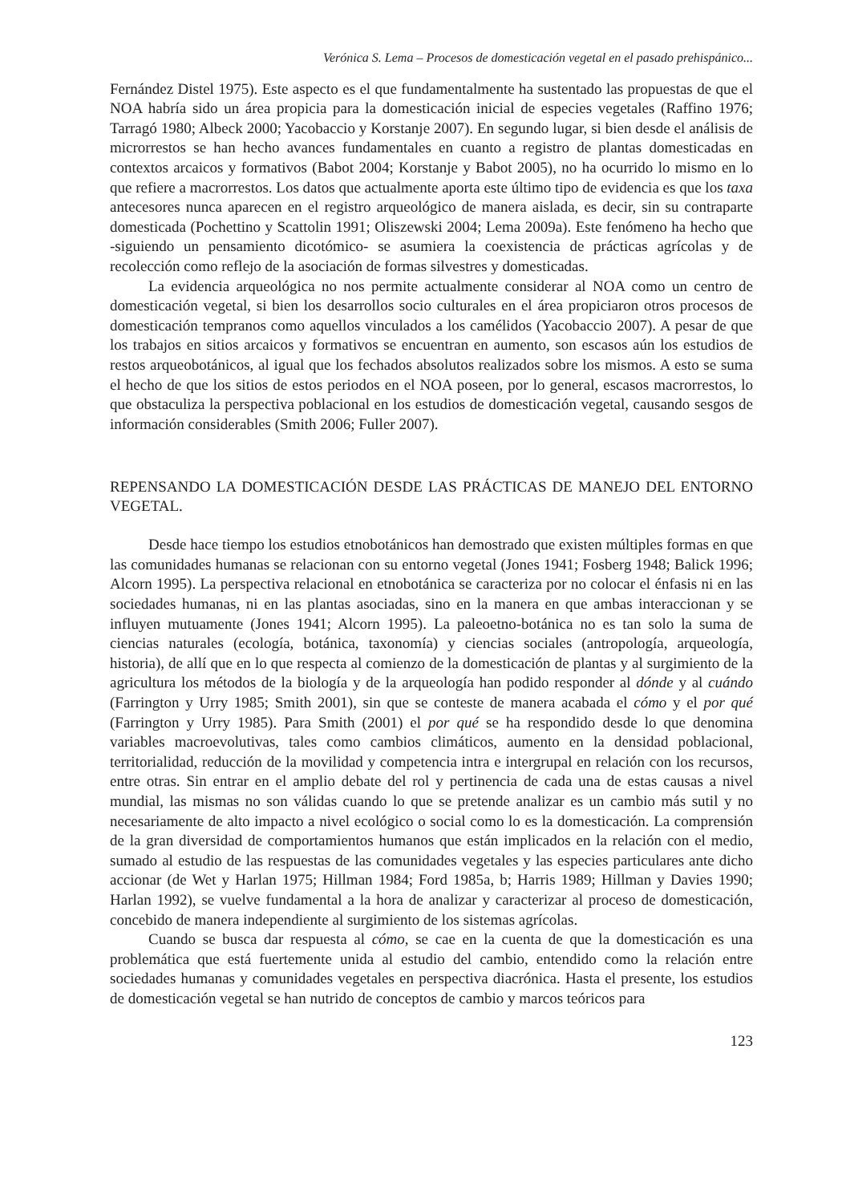Verónica S. Lema – Procesos de domesticación vegetal en el pasado prehispánico...
Fernández Distel 1975). Este aspecto es el que fundamentalmente ha sustentado las propuestas de que el NOA habría sido un área propicia para la domesticación inicial de especies vegetales (Raffino 1976; Tarragó 1980; Albeck 2000; Yacobaccio y Korstanje 2007). En segundo lugar, si bien desde el análisis de microrrestos se han hecho avances fundamentales en cuanto a registro de plantas domesticadas en contextos arcaicos y formativos (Babot 2004; Korstanje y Babot 2005), no ha ocurrido lo mismo en lo que refiere a macrorrestos. Los datos que actualmente aporta este último tipo de evidencia es que los taxa antecesores nunca aparecen en el registro arqueológico de manera aislada, es decir, sin su contraparte domesticada (Pochettino y Scattolin 1991; Oliszewski 2004; Lema 2009a). Este fenómeno ha hecho que -siguiendo un pensamiento dicotómico- se asumiera la coexistencia de prácticas agrícolas y de recolección como reflejo de la asociación de formas silvestres y domesticadas.
La evidencia arqueológica no nos permite actualmente considerar al NOA como un centro de domesticación vegetal, si bien los desarrollos socio culturales en el área propiciaron otros procesos de domesticación tempranos como aquellos vinculados a los camélidos (Yacobaccio 2007). A pesar de que los trabajos en sitios arcaicos y formativos se encuentran en aumento, son escasos aún los estudios de restos arqueobotánicos, al igual que los fechados absolutos realizados sobre los mismos. A esto se suma el hecho de que los sitios de estos periodos en el NOA poseen, por lo general, escasos macrorrestos, lo que obstaculiza la perspectiva poblacional en los estudios de domesticación vegetal, causando sesgos de información considerables (Smith 2006; Fuller 2007).
REPENSANDO LA DOMESTICACIÓN DESDE LAS PRÁCTICAS DE MANEJO DEL ENTORNO VEGETAL.
Desde hace tiempo los estudios etnobotánicos han demostrado que existen múltiples formas en que las comunidades humanas se relacionan con su entorno vegetal (Jones 1941; Fosberg 1948; Balick 1996; Alcorn 1995). La perspectiva relacional en etnobotánica se caracteriza por no colocar el énfasis ni en las sociedades humanas, ni en las plantas asociadas, sino en la manera en que ambas interaccionan y se influyen mutuamente (Jones 1941; Alcorn 1995). La paleoetno-botánica no es tan solo la suma de ciencias naturales (ecología, botánica, taxonomía) y ciencias sociales (antropología, arqueología, historia), de allí que en lo que respecta al comienzo de la domesticación de plantas y al surgimiento de la agricultura los métodos de la biología y de la arqueología han podido responder al dónde y al cuándo (Farrington y Urry 1985; Smith 2001), sin que se conteste de manera acabada el cómo y el por qué (Farrington y Urry 1985). Para Smith (2001) el por qué se ha respondido desde lo que denomina variables macroevolutivas, tales como cambios climáticos, aumento en la densidad poblacional, territorialidad, reducción de la movilidad y competencia intra e intergrupal en relación con los recursos, entre otras. Sin entrar en el amplio debate del rol y pertinencia de cada una de estas causas a nivel mundial, las mismas no son válidas cuando lo que se pretende analizar es un cambio más sutil y no necesariamente de alto impacto a nivel ecológico o social como lo es la domesticación. La comprensión de la gran diversidad de comportamientos humanos que están implicados en la relación con el medio, sumado al estudio de las respuestas de las comunidades vegetales y las especies particulares ante dicho accionar (de Wet y Harlan 1975; Hillman 1984; Ford 1985a, b; Harris 1989; Hillman y Davies 1990; Harlan 1992), se vuelve fundamental a la hora de analizar y caracterizar al proceso de domesticación, concebido de manera independiente al surgimiento de los sistemas agrícolas.
Cuando se busca dar respuesta al cómo, se cae en la cuenta de que la domesticación es una problemática que está fuertemente unida al estudio del cambio, entendido como la relación entre sociedades humanas y comunidades vegetales en perspectiva diacrónica. Hasta el presente, los estudios de domesticación vegetal se han nutrido de conceptos de cambio y marcos teóricos para
123